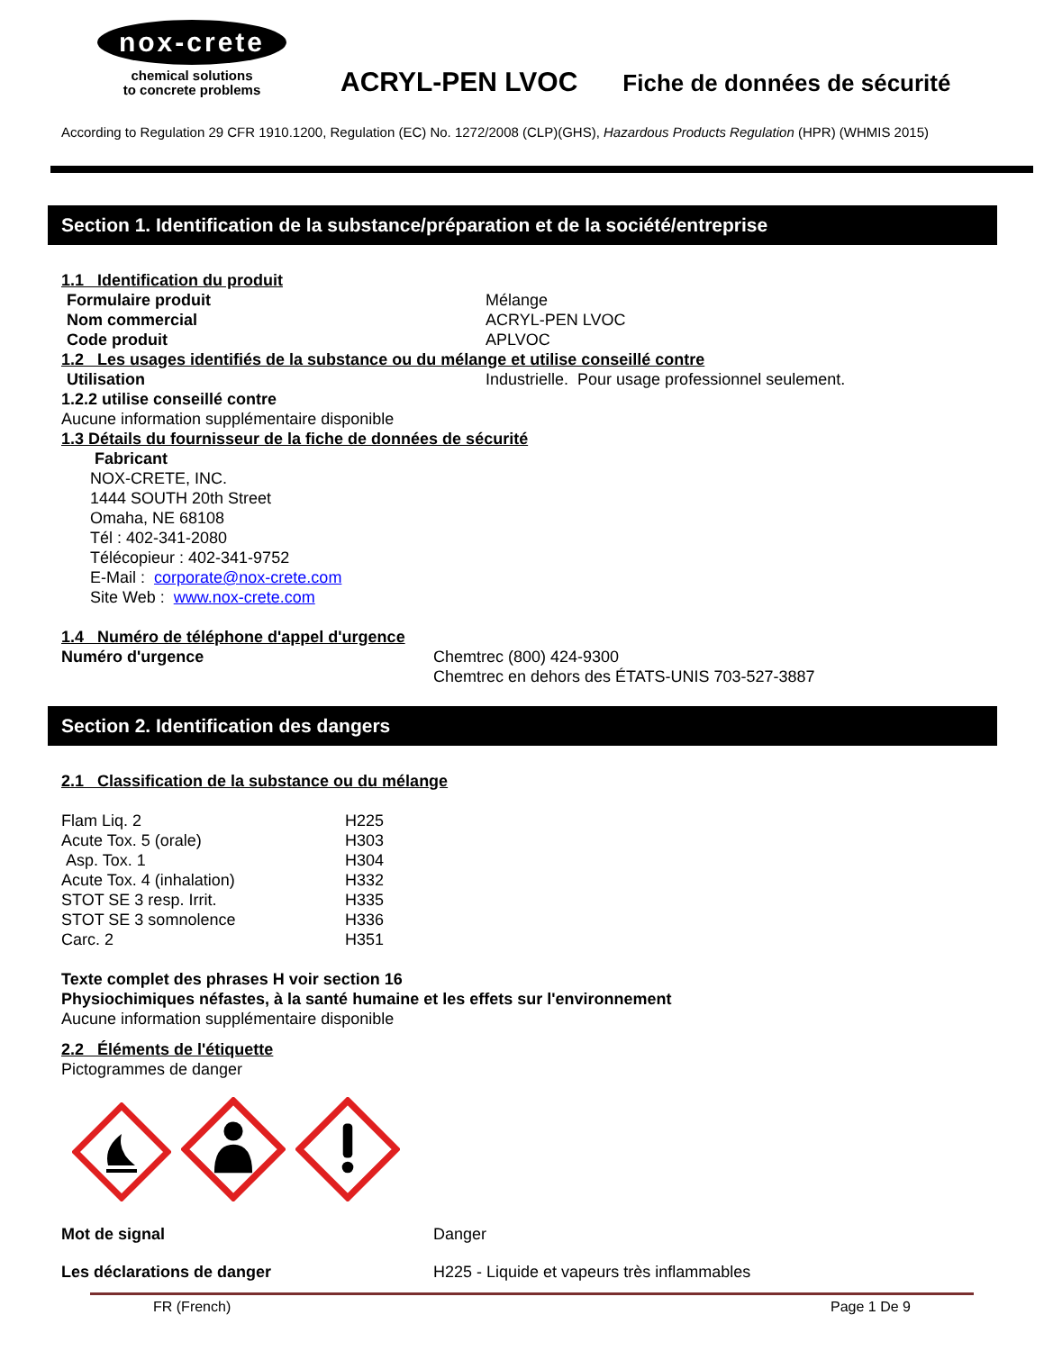nox-crete
chemical solutions
to concrete problems
ACRYL-PEN LVOC
Fiche de données de sécurité
According to Regulation 29 CFR 1910.1200, Regulation (EC) No. 1272/2008 (CLP)(GHS), Hazardous Products Regulation (HPR) (WHMIS 2015)
Section 1. Identification de la substance/préparation et de la société/entreprise
1.1 Identification du produit
| Formulaire produit | Mélange |
| Nom commercial | ACRYL-PEN LVOC |
| Code produit | APLVOC |
1.2 Les usages identifiés de la substance ou du mélange et utilise conseillé contre
| Utilisation | Industrielle. Pour usage professionnel seulement. |
1.2.2 utilise conseillé contre
Aucune information supplémentaire disponible
1.3 Détails du fournisseur de la fiche de données de sécurité
Fabricant
NOX-CRETE, INC.
1444 SOUTH 20th Street
Omaha, NE 68108
Tél : 402-341-2080
Télécopieur : 402-341-9752
E-Mail : corporate@nox-crete.com
Site Web : www.nox-crete.com
1.4 Numéro de téléphone d'appel d'urgence
| Numéro d'urgence | Chemtrec (800) 424-9300 Chemtrec en dehors des ÉTATS-UNIS 703-527-3887 |
Section 2. Identification des dangers
2.1 Classification de la substance ou du mélange
| Flam Liq. 2 | H225 |
| Acute Tox. 5 (orale) | H303 |
| Asp. Tox. 1 | H304 |
| Acute Tox. 4 (inhalation) | H332 |
| STOT SE 3 resp. Irrit. | H335 |
| STOT SE 3 somnolence | H336 |
| Carc. 2 | H351 |
Texte complet des phrases H voir section 16
Physiochimiques néfastes, à la santé humaine et les effets sur l'environnement
Aucune information supplémentaire disponible
2.2 Éléments de l'étiquette
Pictogrammes de danger
| Mot de signal | Danger |
| Les déclarations de danger | H225 - Liquide et vapeurs très inflammables |
FR (French) Page 1 De 9